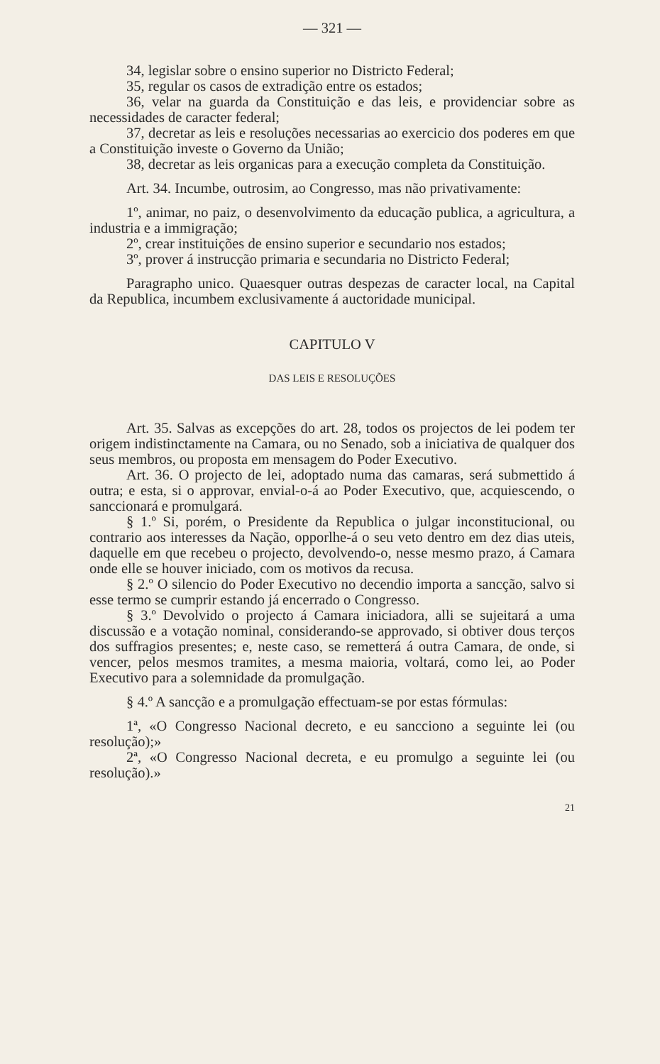— 321 —
34, legislar sobre o ensino superior no Districto Federal;
35, regular os casos de extradição entre os estados;
36, velar na guarda da Constituição e das leis, e providenciar sobre as necessidades de caracter federal;
37, decretar as leis e resoluções necessarias ao exercicio dos poderes em que a Constituição investe o Governo da União;
38, decretar as leis organicas para a execução completa da Constituição.
Art. 34. Incumbe, outrosim, ao Congresso, mas não privativamente:
1º, animar, no paiz, o desenvolvimento da educação publica, a agricultura, a industria e a immigração;
2º, crear instituições de ensino superior e secundario nos estados;
3º, prover á instrucção primaria e secundaria no Districto Federal;
Paragrapho unico. Quaesquer outras despezas de caracter local, na Capital da Republica, incumbem exclusivamente á auctoridade municipal.
CAPITULO V
DAS LEIS E RESOLUÇÕES
Art. 35. Salvas as excepções do art. 28, todos os projectos de lei podem ter origem indistinctamente na Camara, ou no Senado, sob a iniciativa de qualquer dos seus membros, ou proposta em mensagem do Poder Executivo.
Art. 36. O projecto de lei, adoptado numa das camaras, será submettido á outra; e esta, si o approvar, envial-o-á ao Poder Executivo, que, acquiescendo, o sanccionará e promulgará.
§ 1.º Si, porém, o Presidente da Republica o julgar inconstitucional, ou contrario aos interesses da Nação, opporlhe-á o seu veto dentro em dez dias uteis, daquelle em que recebeu o projecto, devolvendo-o, nesse mesmo prazo, á Camara onde elle se houver iniciado, com os motivos da recusa.
§ 2.º O silencio do Poder Executivo no decendio importa a sancção, salvo si esse termo se cumprir estando já encerrado o Congresso.
§ 3.º Devolvido o projecto á Camara iniciadora, alli se sujeitará a uma discussão e a votação nominal, considerando-se approvado, si obtiver dous terços dos suffragios presentes; e, neste caso, se remetterá á outra Camara, de onde, si vencer, pelos mesmos tramites, a mesma maioria, voltará, como lei, ao Poder Executivo para a solemnidade da promulgação.
§ 4.º A sancção e a promulgação effectuam-se por estas fórmulas:
1ª, «O Congresso Nacional decreto, e eu sancciono a seguinte lei (ou resolução);»
2ª, «O Congresso Nacional decreta, e eu promulgo a seguinte lei (ou resolução).»
21